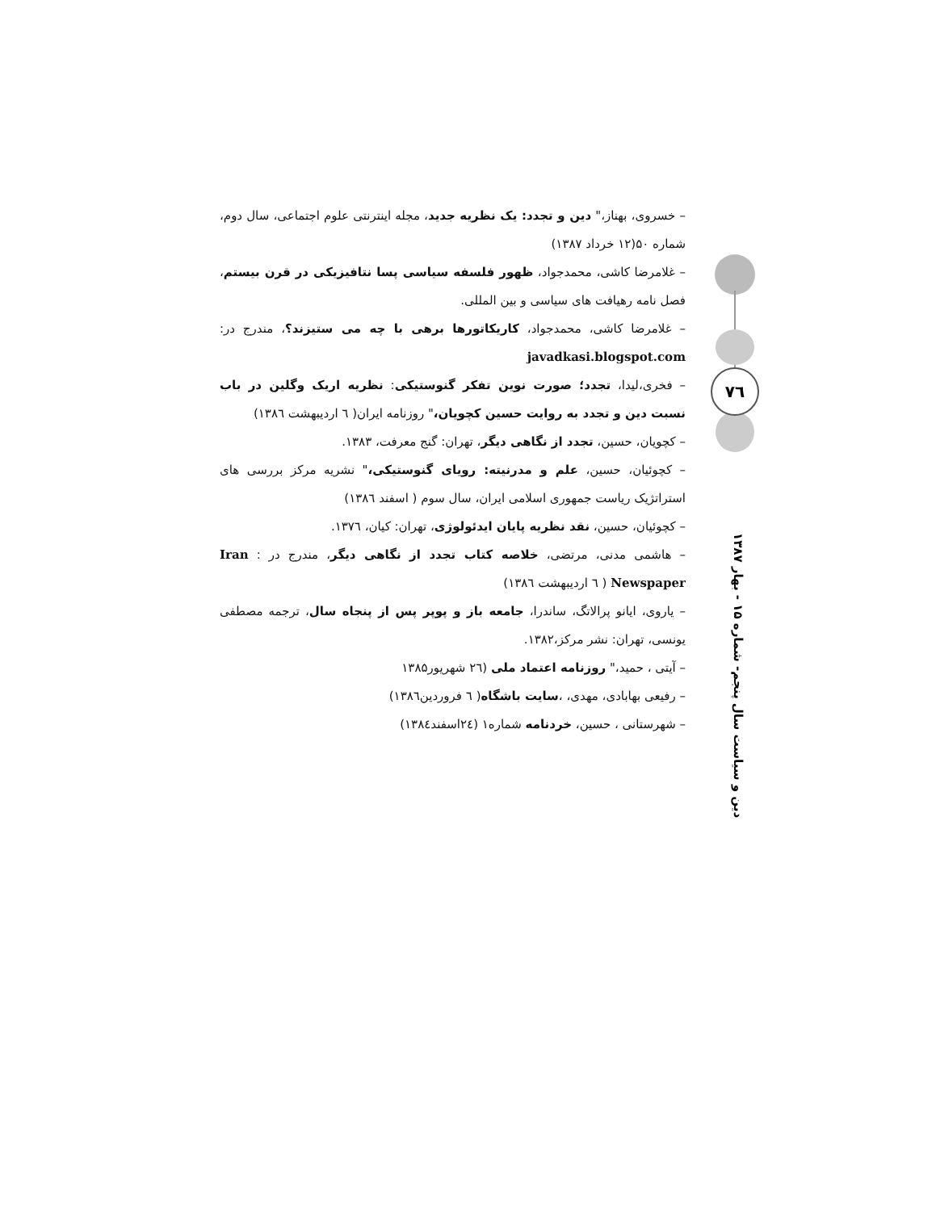– خسروی، بهناز،" دین و تجدد: یک نظریه جدید، مجله اینترنتی علوم اجتماعی، سال دوم، شماره ۵۰(۱۲ خرداد ۱۳۸۷)
– غلامرضا کاشی، محمدجواد، ظهور فلسفه سیاسی پسا نتافیزیکی در قرن بیستم، فصل نامه رهیافت های سیاسی و بین المللی.
– غلامرضا کاشی، محمدجواد، کاریکاتورها برهی با چه می ستیزند؟، مندرج در: javadkasi.blogspot.com
– فخری،لیدا، تجدد؛ صورت نوین تفکر گنوستیکی: نظریه اریک وگلین در باب نسبت دین و تجدد به روایت حسین کچویان،" روزنامه ایران( ٦ اردیبهشت ۱۳۸٦)
– کچویان، حسین، تجدد از نگاهی دیگر، تهران: گنج معرفت، ۱۳۸۳.
– کچوئیان، حسین، علم و مدرنیته: رویای گنوستیکی،" نشریه مرکز بررسی های استراتژیک ریاست جمهوری اسلامی ایران، سال سوم ( اسفند ۱۳۸٦)
– کچوئیان، حسین، نقد نظریه پایان ایدئولوژی، تهران: کیان، ۱۳۷٦.
– هاشمی مدنی، مرتضی، خلاصه کتاب تجدد از نگاهی دیگر، مندرج در : Iran Newspaper ( ٦ اردیبهشت ۱۳۸٦)
– یاروی، ایانو پرالاتگ، ساندرا، جامعه باز و پوپر پس از پنجاه سال، ترجمه مصطفی یونسی، تهران: نشر مرکز،۱۳۸۲.
– آیتی ، حمید،" روزنامه اعتماد ملی (٢٦ شهریور۱۳۸۵
– رفیعی بهابادی، مهدی، ،سایت باشگاه( ٦ فروردین۱۳۸٦)
– شهرستانی ، حسین، خردنامه شماره۱ (٢٤اسفند۱۳۸٤)
٧٦
دین و سیاست سال پنجم- شماره ۱۵ - بهار ۱۳۸۷